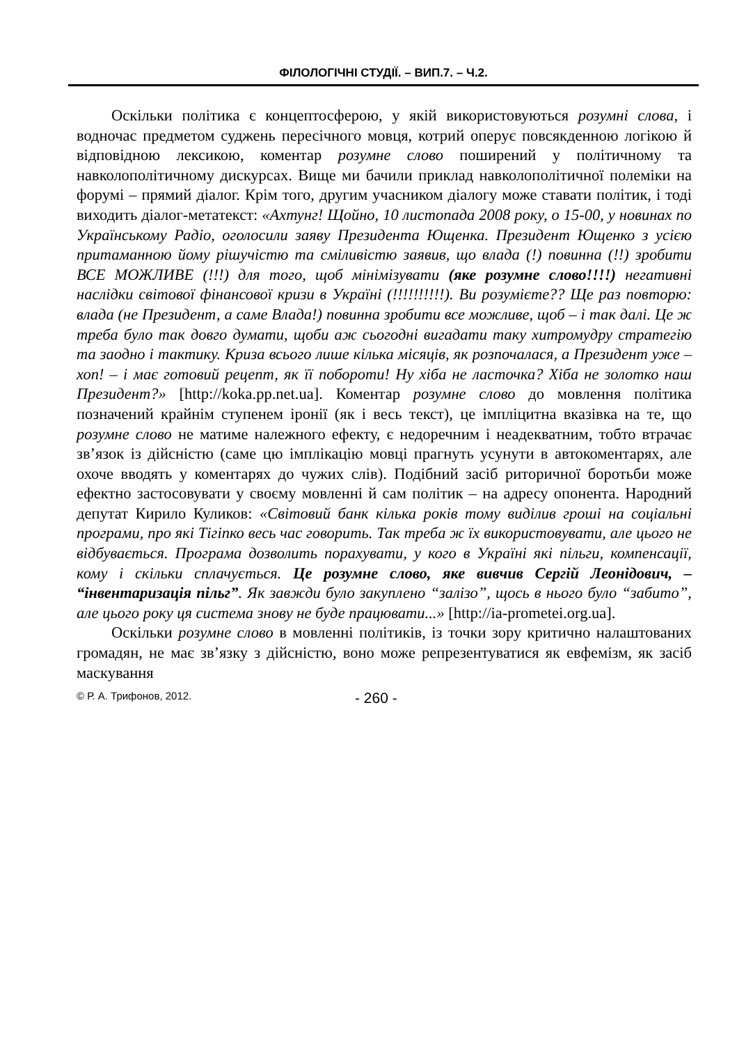ФІЛОЛОГІЧНІ СТУДІЇ. – ВИП.7. – Ч.2.
Оскільки політика є концептосферою, у якій використовуються розумні слова, і водночас предметом суджень пересічного мовця, котрий оперує повсякденною логікою й відповідною лексикою, коментар розумне слово поширений у політичному та навколополітичному дискурсах. Вище ми бачили приклад навколополітичної полеміки на форумі – прямий діалог. Крім того, другим учасником діалогу може ставати політик, і тоді виходить діалог-метатекст: «Ахтунг! Щойно, 10 листопада 2008 року, о 15-00, у новинах по Українському Радіо, оголосили заяву Президента Ющенка. Президент Ющенко з усією притаманною йому рішучістю та сміливістю заявив, що влада (!) повинна (!!) зробити ВСЕ МОЖЛИВЕ (!!!) для того, щоб мінімізувати (яке розумне слово!!!!) негативні наслідки світової фінансової кризи в Україні (!!!!!!!!!!). Ви розумієте?? Ще раз повторю: влада (не Президент, а саме Влада!) повинна зробити все можливе, щоб – і так далі. Це ж треба було так довго думати, щоби аж сьогодні вигадати таку хитромудру стратегію та заодно і тактику. Криза всього лише кілька місяців, як розпочалася, а Президент уже – хоп! – і має готовий рецепт, як її побороти! Ну хіба не ласточка? Хіба не золотко наш Президент?» [http://koka.pp.net.ua]. Коментар розумне слово до мовлення політика позначений крайнім ступенем іронії (як і весь текст), це імпліцитна вказівка на те, що розумне слово не матиме належного ефекту, є недоречним і неадекватним, тобто втрачає зв’язок із дійсністю (саме цю імплікацію мовці прагнуть усунути в автокоментарях, але охоче вводять у коментарях до чужих слів). Подібний засіб риторичної боротьби може ефектно застосовувати у своєму мовленні й сам політик – на адресу опонента. Народний депутат Кирило Куликов: «Світовий банк кілька років тому виділив гроші на соціальні програми, про які Тігіпко весь час говорить. Так треба ж їх використовувати, але цього не відбувається. Програма дозволить порахувати, у кого в Україні які пільги, компенсації, кому і скільки сплачується. Це розумне слово, яке вивчив Сергій Леонідович, – “інвентаризація пільг”. Як завжди було закуплено “залізо”, щось в нього було “забито”, але цього року ця система знову не буде працювати...» [http://ia-prometei.org.ua].
Оскільки розумне слово в мовленні політиків, із точки зору критично налаштованих громадян, не має зв’язку з дійсністю, воно може репрезентуватися як евфемізм, як засіб маскування
© Р. А. Трифонов, 2012. - 260 -